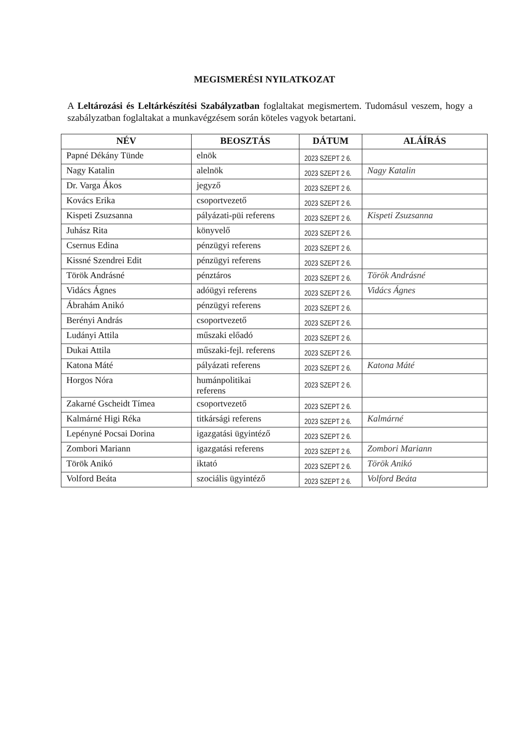MEGISMERÉSI NYILATKOZAT
A Leltározási és Leltárkészítési Szabályzatban foglaltakat megismertem. Tudomásul veszem, hogy a szabályzatban foglaltakat a munkavégzésem során köteles vagyok betartani.
| NÉV | BEOSZTÁS | DÁTUM | ALÁÍRÁS |
| --- | --- | --- | --- |
| Papné Dékány Tünde | elnök | 2023 SZEPT 2 6. | |
| Nagy Katalin | alelnök | 2023 SZEPT 2 6. | Nagy Katalin |
| Dr. Varga Ákos | jegyző | 2023 SZEPT 2 6. | |
| Kovács Erika | csoportvezető | 2023 SZEPT 2 6. | |
| Kispeti Zsuzsanna | pályázati-püi referens | 2023 SZEPT 2 6. | Kispeti Zsuzsanna |
| Juhász Rita | könyvelő | 2023 SZEPT 2 6. | |
| Csernus Edina | pénzügyi referens | 2023 SZEPT 2 6. | |
| Kissné Szendrei Edit | pénzügyi referens | 2023 SZEPT 2 6. | |
| Török Andrásné | pénztáros | 2023 SZEPT 2 6. | Török Andrásné |
| Vidács Ágnes | adóügyi referens | 2023 SZEPT 2 6. | Vidács Ágnes |
| Ábrahám Anikó | pénzügyi referens | 2023 SZEPT 2 6. | |
| Berényi András | csoportvezető | 2023 SZEPT 2 6. | |
| Ludányi Attila | műszaki előadó | 2023 SZEPT 2 6. | |
| Dukai Attila | műszaki-fejl. referens | 2023 SZEPT 2 6. | |
| Katona Máté | pályázati referens | 2023 SZEPT 2 6. | Katona Máté |
| Horgos Nóra | humánpolitikai referens | 2023 SZEPT 2 6. | |
| Zakarné Gscheidt Tímea | csoportvezető | 2023 SZEPT 2 6. | |
| Kalmárné Higi Réka | titkársági referens | 2023 SZEPT 2 6. | Kalmárné |
| Lepényné Pocsai Dorina | igazgatási ügyintéző | 2023 SZEPT 2 6. | |
| Zombori Mariann | igazgatási referens | 2023 SZEPT 2 6. | Zombori Mariann |
| Török Anikó | iktató | 2023 SZEPT 2 6. | Török Anikó |
| Volford Beáta | szociális ügyintéző | 2023 SZEPT 2 6. | Volford Beáta |